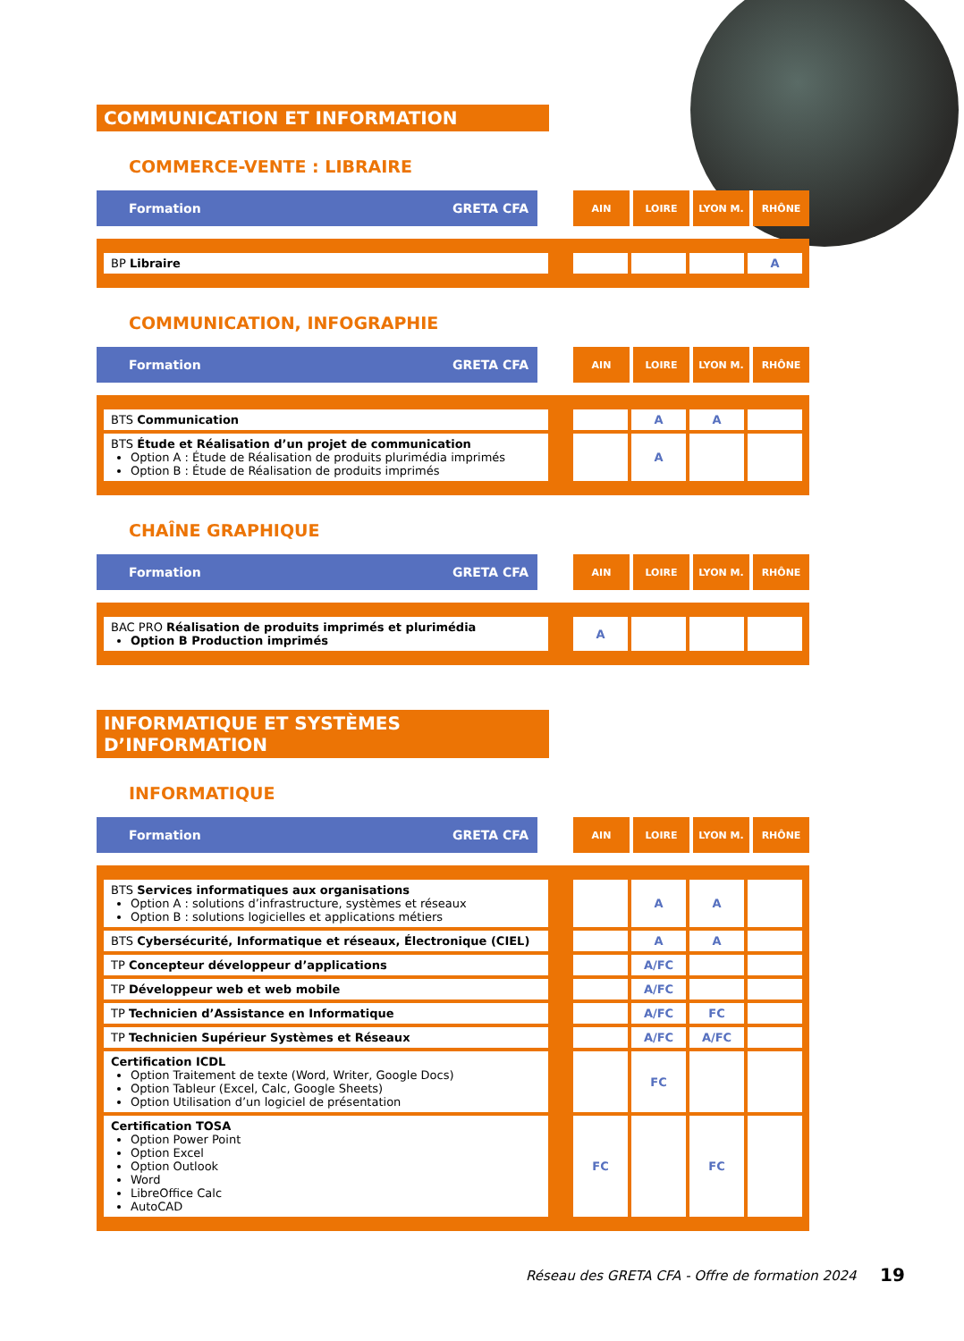COMMUNICATION ET INFORMATION
COMMERCE-VENTE : LIBRAIRE
| Formation | GRETA CFA | | AIN | LOIRE | LYON M. | RHÔNE |
| BP Libraire | | | | | A |
COMMUNICATION, INFOGRAPHIE
| Formation | GRETA CFA | | AIN | LOIRE | LYON M. | RHÔNE |
| BTS Communication | | | A | A | |
| BTS Étude et Réalisation d’un projet de communication Option A : Étude de Réalisation de produits plurimédia imprimés Option B : Étude de Réalisation de produits imprimés | | | A | | |
CHAÎNE GRAPHIQUE
| Formation | GRETA CFA | | AIN | LOIRE | LYON M. | RHÔNE |
| BAC PRO Réalisation de produits imprimés et plurimédia Option B Production imprimés | | A | | | |
INFORMATIQUE ET SYSTÈMES D’INFORMATION
INFORMATIQUE
| Formation | GRETA CFA | | AIN | LOIRE | LYON M. | RHÔNE |
| BTS Services informatiques aux organisations Option A : solutions d’infrastructure, systèmes et réseaux Option B : solutions logicielles et applications métiers | | | A | A | |
| BTS Cybersécurité, Informatique et réseaux, Électronique (CIEL) | | | A | A | |
| TP Concepteur développeur d’applications | | | A/FC | | |
| TP Développeur web et web mobile | | | A/FC | | |
| TP Technicien d’Assistance en Informatique | | | A/FC | FC | |
| TP Technicien Supérieur Systèmes et Réseaux | | | A/FC | A/FC | |
| Certification ICDL Option Traitement de texte (Word, Writer, Google Docs) Option Tableur (Excel, Calc, Google Sheets) Option Utilisation d’un logiciel de présentation | | | FC | | |
| Certification TOSA Option Power Point Option Excel Option Outlook Word LibreOffice Calc AutoCAD | | FC | | FC | |
Réseau des GRETA CFA - Offre de formation 2024
19